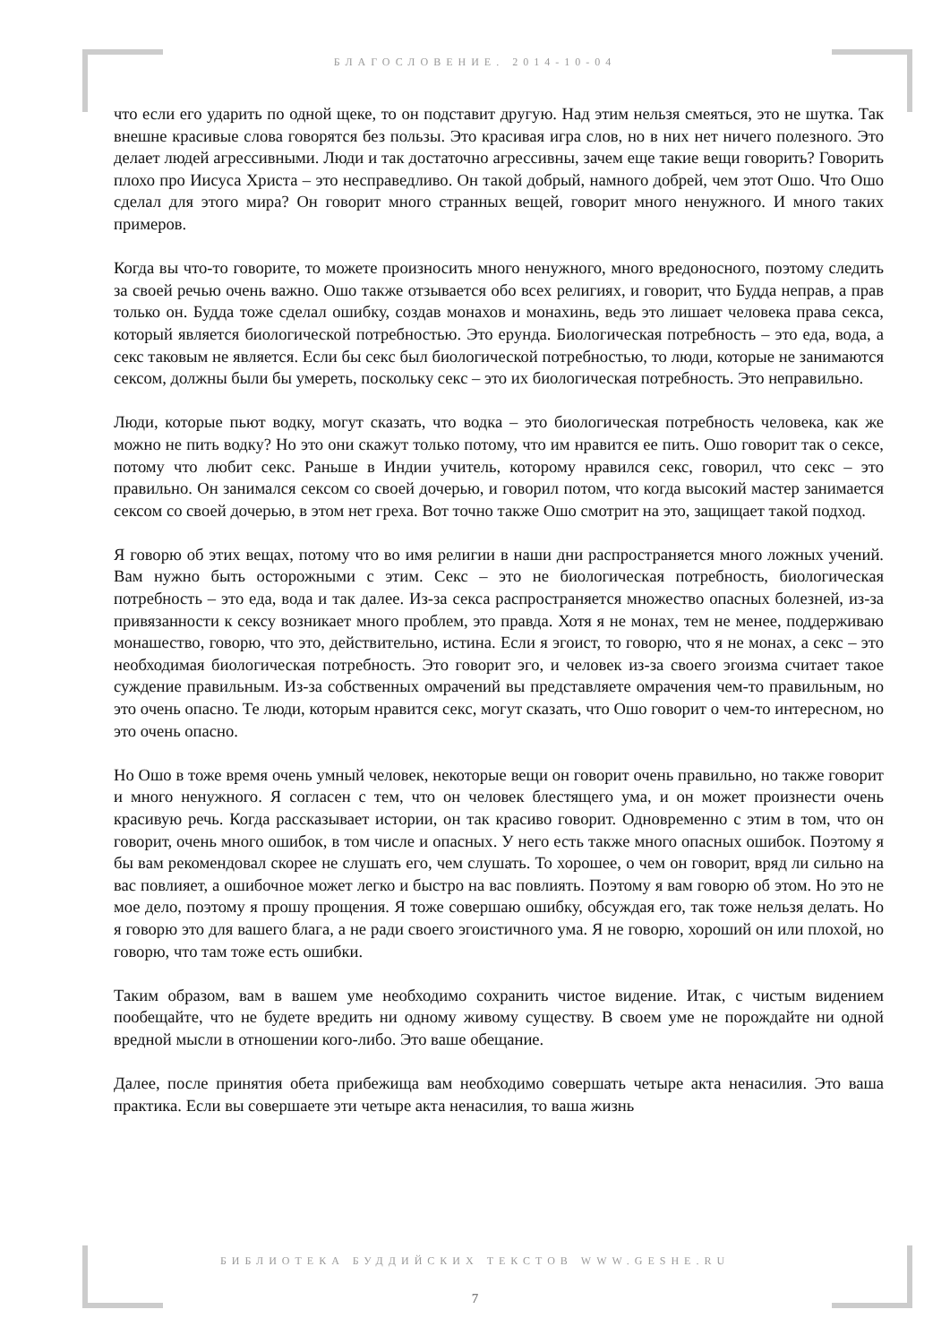БЛАГОСЛОВЕНИЕ. 2014-10-04
что если его ударить по одной щеке, то он подставит другую. Над этим нельзя смеяться, это не шутка. Так внешне красивые слова говорятся без пользы. Это красивая игра слов, но в них нет ничего полезного. Это делает людей агрессивными. Люди и так достаточно агрессивны, зачем еще такие вещи говорить? Говорить плохо про Иисуса Христа – это несправедливо. Он такой добрый, намного добрей, чем этот Ошо. Что Ошо сделал для этого мира? Он говорит много странных вещей, говорит много ненужного. И много таких примеров.
Когда вы что-то говорите, то можете произносить много ненужного, много вредоносного, поэтому следить за своей речью очень важно. Ошо также отзывается обо всех религиях, и говорит, что Будда неправ, а прав только он. Будда тоже сделал ошибку, создав монахов и монахинь, ведь это лишает человека права секса, который является биологической потребностью. Это ерунда. Биологическая потребность – это еда, вода, а секс таковым не является. Если бы секс был биологической потребностью, то люди, которые не занимаются сексом, должны были бы умереть, поскольку секс – это их биологическая потребность. Это неправильно.
Люди, которые пьют водку, могут сказать, что водка – это биологическая потребность человека, как же можно не пить водку? Но это они скажут только потому, что им нравится ее пить. Ошо говорит так о сексе, потому что любит секс. Раньше в Индии учитель, которому нравился секс, говорил, что секс – это правильно. Он занимался сексом со своей дочерью, и говорил потом, что когда высокий мастер занимается сексом со своей дочерью, в этом нет греха. Вот точно также Ошо смотрит на это, защищает такой подход.
Я говорю об этих вещах, потому что во имя религии в наши дни распространяется много ложных учений. Вам нужно быть осторожными с этим. Секс – это не биологическая потребность, биологическая потребность – это еда, вода и так далее. Из-за секса распространяется множество опасных болезней, из-за привязанности к сексу возникает много проблем, это правда. Хотя я не монах, тем не менее, поддерживаю монашество, говорю, что это, действительно, истина. Если я эгоист, то говорю, что я не монах, а секс – это необходимая биологическая потребность. Это говорит эго, и человек из-за своего эгоизма считает такое суждение правильным. Из-за собственных омрачений вы представляете омрачения чем-то правильным, но это очень опасно. Те люди, которым нравится секс, могут сказать, что Ошо говорит о чем-то интересном, но это очень опасно.
Но Ошо в тоже время очень умный человек, некоторые вещи он говорит очень правильно, но также говорит и много ненужного. Я согласен с тем, что он человек блестящего ума, и он может произнести очень красивую речь. Когда рассказывает истории, он так красиво говорит. Одновременно с этим в том, что он говорит, очень много ошибок, в том числе и опасных. У него есть также много опасных ошибок. Поэтому я бы вам рекомендовал скорее не слушать его, чем слушать. То хорошее, о чем он говорит, вряд ли сильно на вас повлияет, а ошибочное может легко и быстро на вас повлиять. Поэтому я вам говорю об этом. Но это не мое дело, поэтому я прошу прощения. Я тоже совершаю ошибку, обсуждая его, так тоже нельзя делать. Но я говорю это для вашего блага, а не ради своего эгоистичного ума. Я не говорю, хороший он или плохой, но говорю, что там тоже есть ошибки.
Таким образом, вам в вашем уме необходимо сохранить чистое видение. Итак, с чистым видением пообещайте, что не будете вредить ни одному живому существу. В своем уме не порождайте ни одной вредной мысли в отношении кого-либо. Это ваше обещание.
Далее, после принятия обета прибежища вам необходимо совершать четыре акта ненасилия. Это ваша практика. Если вы совершаете эти четыре акта ненасилия, то ваша жизнь
БИБЛИОТЕКА БУДДИЙСКИХ ТЕКСТОВ WWW.GESHE.RU
7